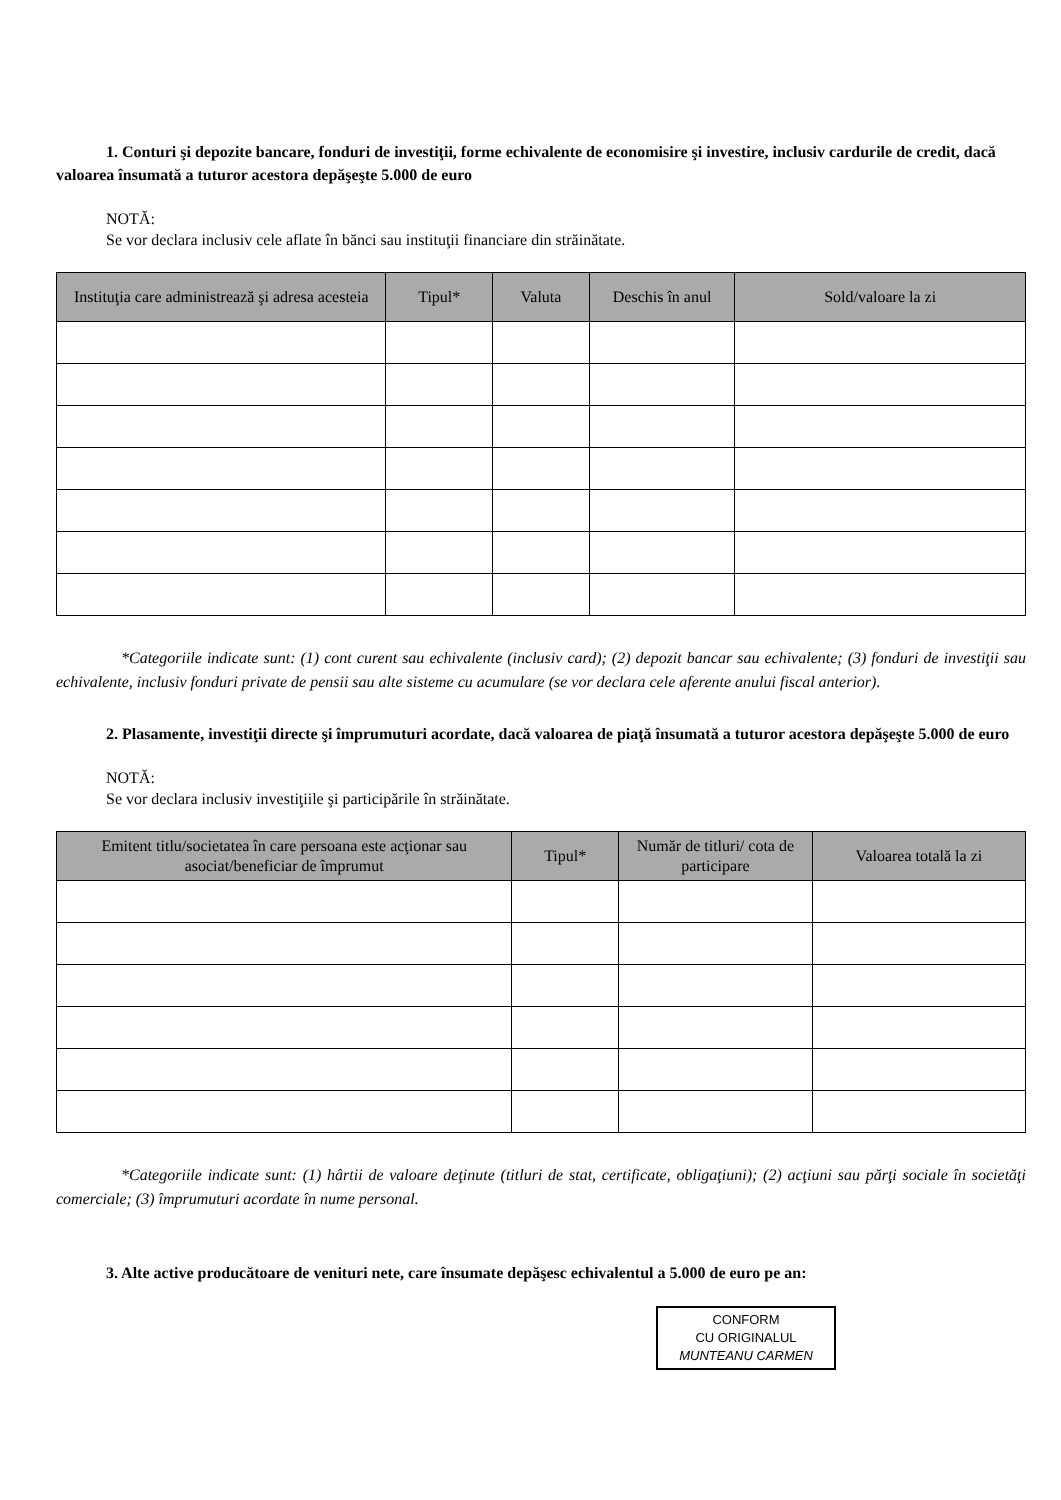1. Conturi şi depozite bancare, fonduri de investiţii, forme echivalente de economisire şi investire, inclusiv cardurile de credit, dacă valoarea însumată a tuturor acestora depăşeşte 5.000 de euro
NOTĂ:
Se vor declara inclusiv cele aflate în bănci sau instituţii financiare din străinătate.
| Instituţia care administrează şi adresa acesteia | Tipul* | Valuta | Deschis în anul | Sold/valoare la zi |
| --- | --- | --- | --- | --- |
*Categoriile indicate sunt: (1) cont curent sau echivalente (inclusiv card); (2) depozit bancar sau echivalente; (3) fonduri de investiţii sau echivalente, inclusiv fonduri private de pensii sau alte sisteme cu acumulare (se vor declara cele aferente anului fiscal anterior).
2. Plasamente, investiţii directe şi împrumuturi acordate, dacă valoarea de piaţă însumată a tuturor acestora depăşeşte 5.000 de euro
NOTĂ:
Se vor declara inclusiv investiţiile şi participările în străinătate.
| Emitent titlu/societatea în care persoana este acţionar sau asociat/beneficiar de împrumut | Tipul* | Număr de titluri/ cota de participare | Valoarea totală la zi |
| --- | --- | --- | --- |
*Categoriile indicate sunt: (1) hârtii de valoare deţinute (titluri de stat, certificate, obligaţiuni); (2) acţiuni sau părţi sociale în societăţi comerciale; (3) împrumuturi acordate în nume personal.
3. Alte active producătoare de venituri nete, care însumate depăşesc echivalentul a 5.000 de euro pe an:
CONFORM
CU ORIGINALUL
MUNTEANU CARMEN